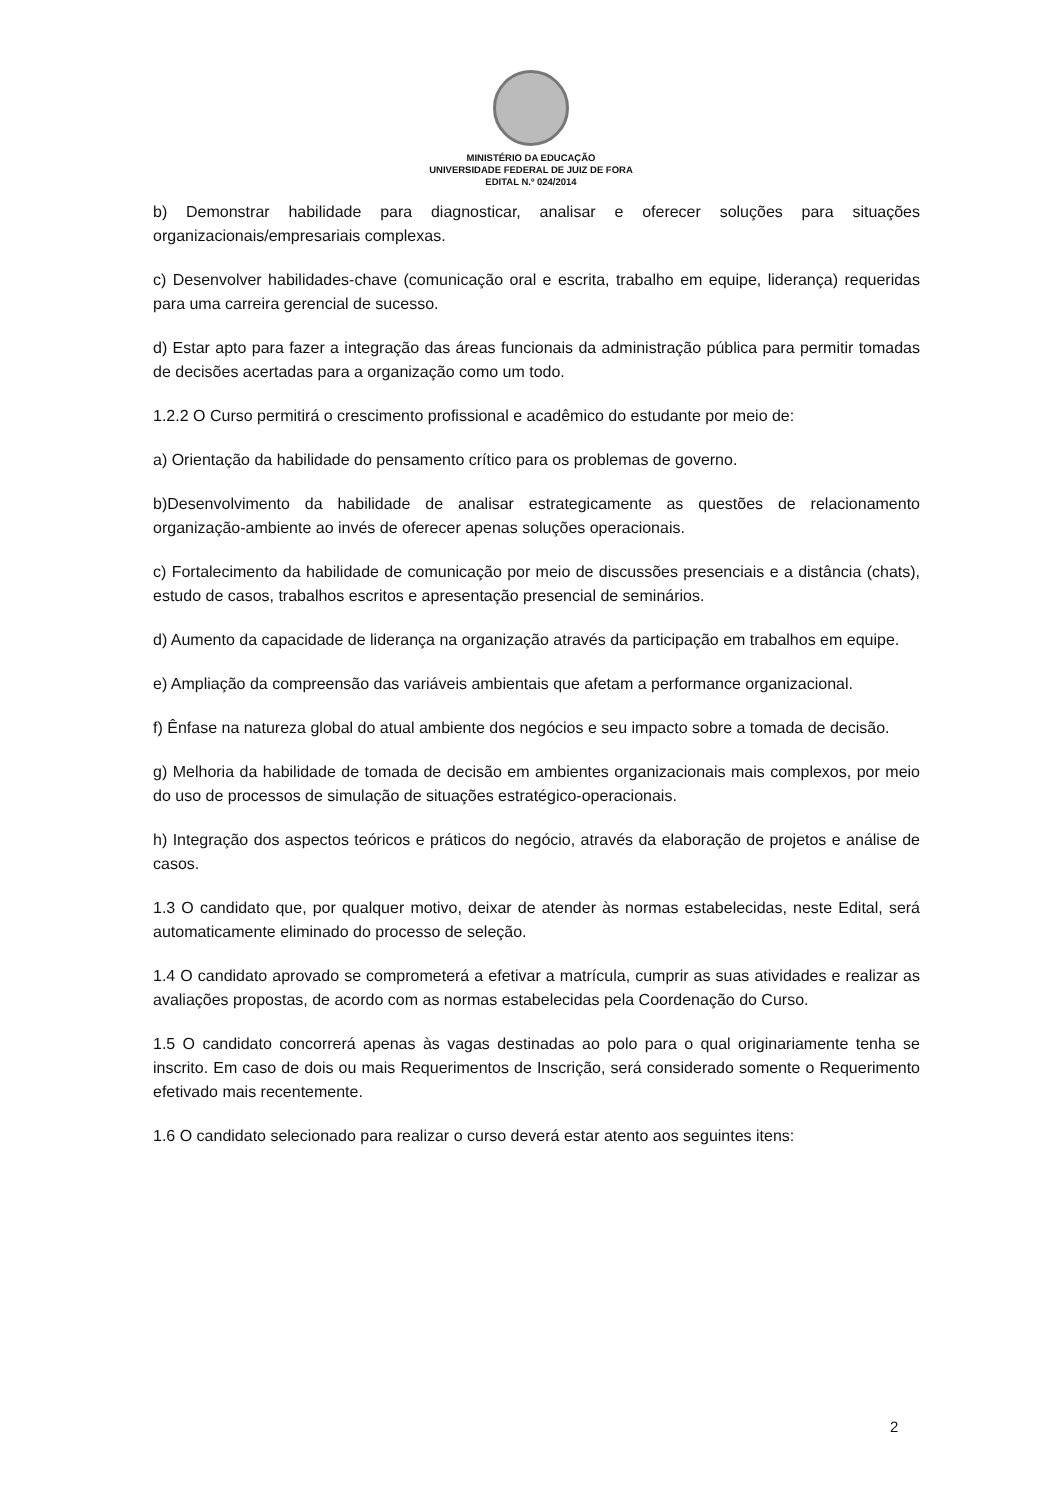MINISTÉRIO DA EDUCAÇÃO
UNIVERSIDADE FEDERAL DE JUIZ DE FORA
EDITAL N.º 024/2014
b) Demonstrar habilidade para diagnosticar, analisar e oferecer soluções para situações organizacionais/empresariais complexas.
c) Desenvolver habilidades-chave (comunicação oral e escrita, trabalho em equipe, liderança) requeridas para uma carreira gerencial de sucesso.
d) Estar apto para fazer a integração das áreas funcionais da administração pública para permitir tomadas de decisões acertadas para a organização como um todo.
1.2.2 O Curso permitirá o crescimento profissional e acadêmico do estudante por meio de:
a) Orientação da habilidade do pensamento crítico para os problemas de governo.
b)Desenvolvimento da habilidade de analisar estrategicamente as questões de relacionamento organização-ambiente ao invés de oferecer apenas soluções operacionais.
c) Fortalecimento da habilidade de comunicação por meio de discussões presenciais e a distância (chats), estudo de casos, trabalhos escritos e apresentação presencial de seminários.
d) Aumento da capacidade de liderança na organização através da participação em trabalhos em equipe.
e) Ampliação da compreensão das variáveis ambientais que afetam a performance organizacional.
f) Ênfase na natureza global do atual ambiente dos negócios e seu impacto sobre a tomada de decisão.
g) Melhoria da habilidade de tomada de decisão em ambientes organizacionais mais complexos, por meio do uso de processos de simulação de situações estratégico-operacionais.
h) Integração dos aspectos teóricos e práticos do negócio, através da elaboração de projetos e análise de casos.
1.3 O candidato que, por qualquer motivo, deixar de atender às normas estabelecidas, neste Edital, será automaticamente eliminado do processo de seleção.
1.4 O candidato aprovado se comprometerá a efetivar a matrícula, cumprir as suas atividades e realizar as avaliações propostas, de acordo com as normas estabelecidas pela Coordenação do Curso.
1.5 O candidato concorrerá apenas às vagas destinadas ao polo para o qual originariamente tenha se inscrito. Em caso de dois ou mais Requerimentos de Inscrição, será considerado somente o Requerimento efetivado mais recentemente.
1.6 O candidato selecionado para realizar o curso deverá estar atento aos seguintes itens:
2